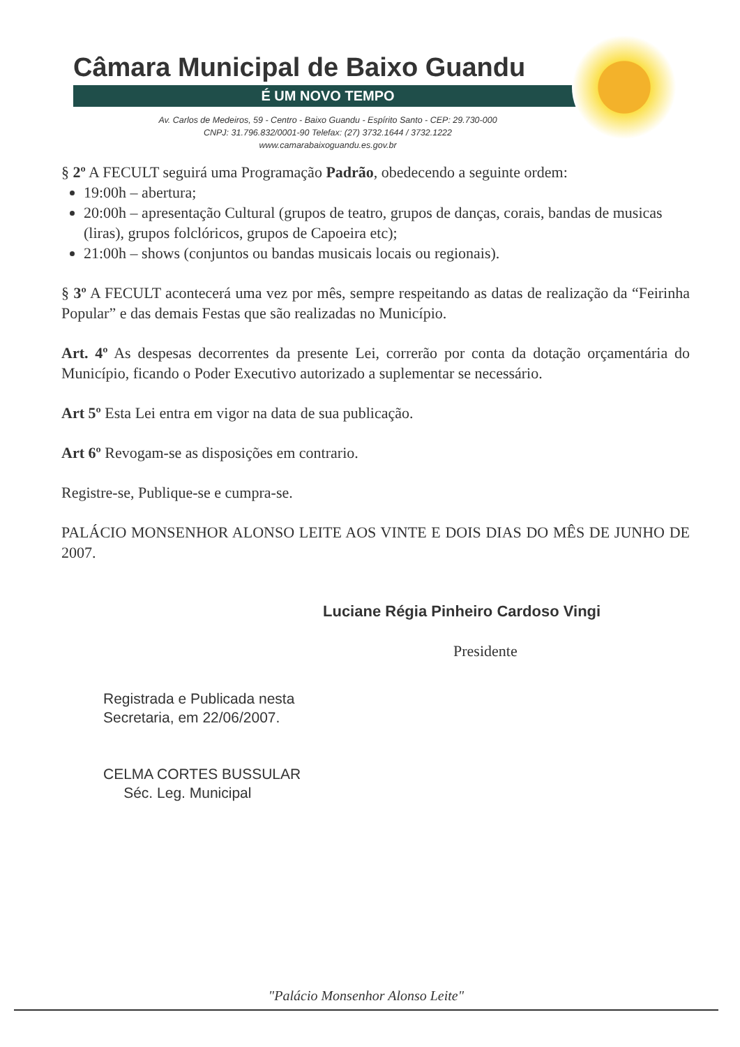Câmara Municipal de Baixo Guandu
É UM NOVO TEMPO
Av. Carlos de Medeiros, 59 - Centro - Baixo Guandu - Espírito Santo - CEP: 29.730-000
CNPJ: 31.796.832/0001-90 Telefax: (27) 3732.1644 / 3732.1222
www.camarabaixoguandu.es.gov.br
§ 2º A FECULT seguirá uma Programação Padrão, obedecendo a seguinte ordem:
19:00h – abertura;
20:00h – apresentação Cultural (grupos de teatro, grupos de danças, corais, bandas de musicas (liras), grupos folclóricos, grupos de Capoeira etc);
21:00h – shows (conjuntos ou bandas musicais locais ou regionais).
§ 3º A FECULT acontecerá uma vez por mês, sempre respeitando as datas de realização da “Feirinha Popular” e das demais Festas que são realizadas no Município.
Art. 4º As despesas decorrentes da presente Lei, correrão por conta da dotação orçamentária do Município, ficando o Poder Executivo autorizado a suplementar se necessário.
Art 5º Esta Lei entra em vigor na data de sua publicação.
Art 6º Revogam-se as disposições em contrario.
Registre-se, Publique-se e cumpra-se.
PALÁCIO MONSENHOR ALONSO LEITE AOS VINTE E DOIS DIAS DO MÊS DE JUNHO DE 2007.
Luciane Régia Pinheiro Cardoso Vingi
Presidente
Registrada e Publicada nesta
Secretaria, em 22/06/2007.
CELMA CORTES BUSSULAR
Séc. Leg. Municipal
"Palácio Monsenhor Alonso Leite"